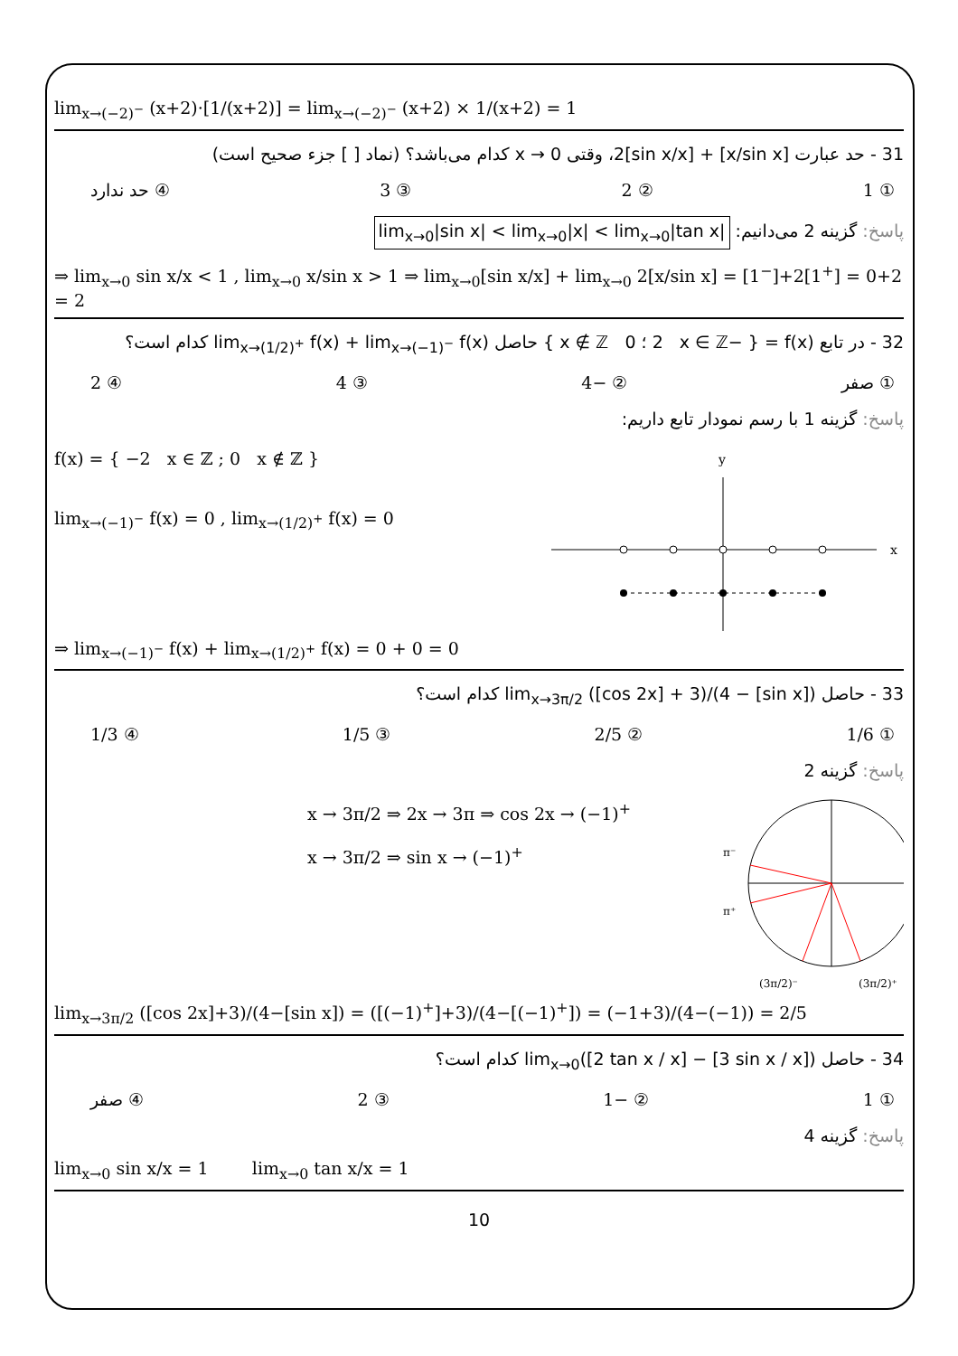lim<sub>x→(−2)<sup>−</sup></sub> (x+2)·[1/(x+2)] = lim<sub>x→(−2)<sup>−</sup></sub> (x+2) × 1/(x+2) = 1
31 - حد عبارت [x/sin x] + 2[sin x/x]، وقتی x → 0 کدام می‌باشد؟ (نماد [ ] جزء صحیح است)
① 1 ② 2 ③ 3 ④ حد ندارد
پاسخ: گزینه 2 می‌دانیم: lim<sub>x→0</sub>|sin x| < lim<sub>x→0</sub>|x| < lim<sub>x→0</sub>|tan x|
⇒ lim<sub>x→0</sub> sin x/x < 1 , lim<sub>x→0</sub> x/sin x > 1 ⇒ lim<sub>x→0</sub>[sin x/x] + lim<sub>x→0</sub> 2[x/sin x] = [1<sup>−</sup>]+2[1<sup>+</sup>] = 0+2 = 2
32 - در تابع f(x) = { −2 x ∈ ℤ ؛ 0 x ∉ ℤ } حاصل lim<sub>x→(1/2)<sup>+</sup></sub> f(x) + lim<sub>x→(−1)<sup>−</sup></sub> f(x) کدام است؟
① صفر ② −4 ③ 4 ④ 2
پاسخ: گزینه 1 با رسم نمودار تابع داریم:
f(x) = { −2 x ∈ ℤ ; 0 x ∉ ℤ }
lim<sub>x→(−1)<sup>−</sup></sub> f(x) = 0 , lim<sub>x→(1/2)<sup>+</sup></sub> f(x) = 0
y
x
⇒ lim<sub>x→(−1)<sup>−</sup></sub> f(x) + lim<sub>x→(1/2)<sup>+</sup></sub> f(x) = 0 + 0 = 0
33 - حاصل lim<sub>x→3π/2</sub> ([cos 2x] + 3)/(4 − [sin x]) کدام است؟
① 1/6 ② 2/5 ③ 1/5 ④ 1/3
پاسخ: گزینه 2
x → 3π/2 ⇒ 2x → 3π ⇒ cos 2x → (−1)<sup>+</sup>
x → 3π/2 ⇒ sin x → (−1)<sup>+</sup>
π⁻
π⁺
(3π/2)⁻
(3π/2)⁺
lim<sub>x→3π/2</sub> ([cos 2x]+3)/(4−[sin x]) = ([(−1)<sup>+</sup>]+3)/(4−[(−1)<sup>+</sup>]) = (−1+3)/(4−(−1)) = 2/5
34 - حاصل lim<sub>x→0</sub>([2 tan x / x] − [3 sin x / x]) کدام است؟
① 1 ② −1 ③ 2 ④ صفر
پاسخ: گزینه 4
lim<sub>x→0</sub> sin x/x = 1 lim<sub>x→0</sub> tan x/x = 1
10